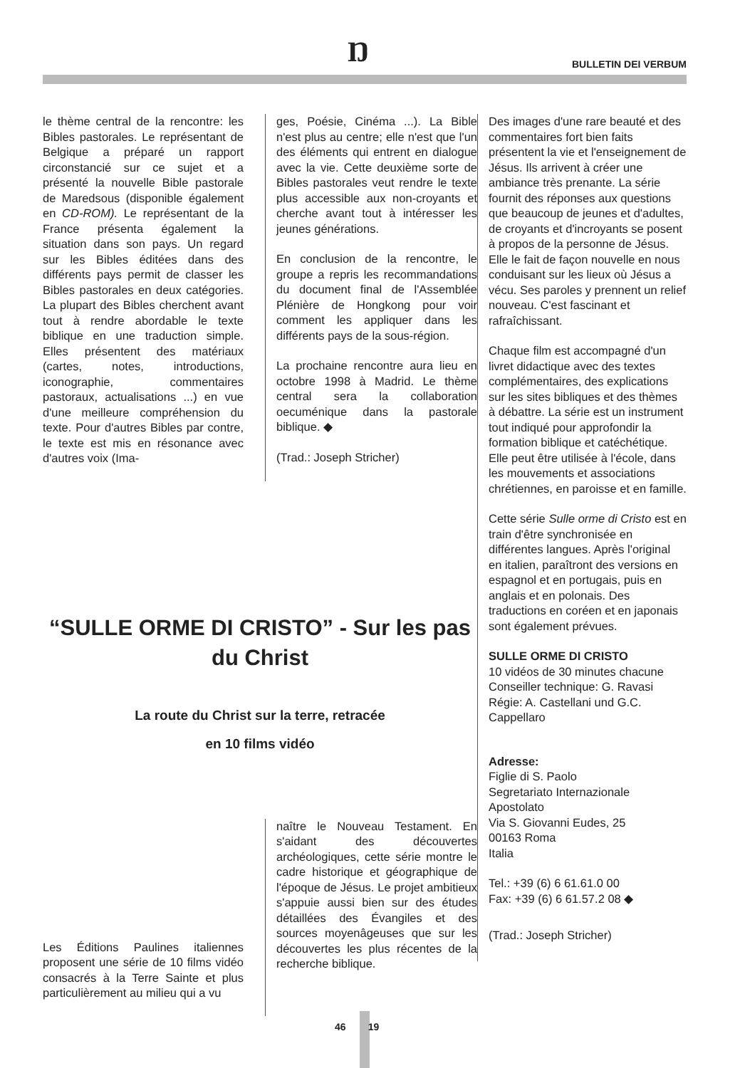Ŋ BULLETIN DEI VERBUM
le thème central de la rencontre: les Bibles pastorales. Le représentant de Belgique a préparé un rapport circonstancié sur ce sujet et a présenté la nouvelle Bible pastorale de Maredsous (disponible également en CD-ROM). Le représentant de la France présenta également la situation dans son pays. Un regard sur les Bibles éditées dans des différents pays permit de classer les Bibles pastorales en deux catégories. La plupart des Bibles cherchent avant tout à rendre abordable le texte biblique en une traduction simple. Elles présentent des matériaux (cartes, notes, introductions, iconographie, commentaires pastoraux, actualisations ...) en vue d'une meilleure compréhension du texte. Pour d'autres Bibles par contre, le texte est mis en résonance avec d'autres voix (Ima-
ges, Poésie, Cinéma ...). La Bible n'est plus au centre; elle n'est que l'un des éléments qui entrent en dialogue avec la vie. Cette deuxième sorte de Bibles pastorales veut rendre le texte plus accessible aux non-croyants et cherche avant tout à intéresser les jeunes générations.
En conclusion de la rencontre, le groupe a repris les recommandations du document final de l'Assemblée Plénière de Hongkong pour voir comment les appliquer dans les différents pays de la sous-région.
La prochaine rencontre aura lieu en octobre 1998 à Madrid. Le thème central sera la collaboration oecuménique dans la pastorale biblique. ◆
(Trad.: Joseph Stricher)
“SULLE ORME DI CRISTO” - Sur les pas du Christ
La route du Christ sur la terre, retracée
en 10 films vidéo
Les Éditions Paulines italiennes proposent une série de 10 films vidéo consacrés à la Terre Sainte et plus particulièrement au milieu qui a vu
naître le Nouveau Testament. En s'aidant des découvertes archéologiques, cette série montre le cadre historique et géographique de l'époque de Jésus. Le projet ambitieux s'appuie aussi bien sur des études détaillées des Évangiles et des sources moyenâgeuses que sur les découvertes les plus récentes de la recherche biblique.
Des images d'une rare beauté et des commentaires fort bien faits présentent la vie et l'enseignement de Jésus. Ils arrivent à créer une ambiance très prenante. La série fournit des réponses aux questions que beaucoup de jeunes et d'adultes, de croyants et d'incroyants se posent à propos de la personne de Jésus. Elle le fait de façon nouvelle en nous conduisant sur les lieux où Jésus a vécu. Ses paroles y prennent un relief nouveau. C'est fascinant et rafraîchissant.
Chaque film est accompagné d'un livret didactique avec des textes complémentaires, des explications sur les sites bibliques et des thèmes à débattre. La série est un instrument tout indiqué pour approfondir la formation biblique et catéchétique. Elle peut être utilisée à l'école, dans les mouvements et associations chrétiennes, en paroisse et en famille.
Cette série Sulle orme di Cristo est en train d'être synchronisée en différentes langues. Après l'original en italien, paraîtront des versions en espagnol et en portugais, puis en anglais et en polonais. Des traductions en coréen et en japonais sont également prévues.
SULLE ORME DI CRISTO
10 vidéos de 30 minutes chacune
Conseiller technique: G. Ravasi
Régie: A. Castellani und G.C. Cappellaro
Adresse:
Figlie di S. Paolo
Segretariato Internazionale Apostolato
Via S. Giovanni Eudes, 25
00163 Roma
Italia
Tel.: +39 (6) 6 61.61.0 00
Fax: +39 (6) 6 61.57.2 08 ◆
(Trad.: Joseph Stricher)
46 19